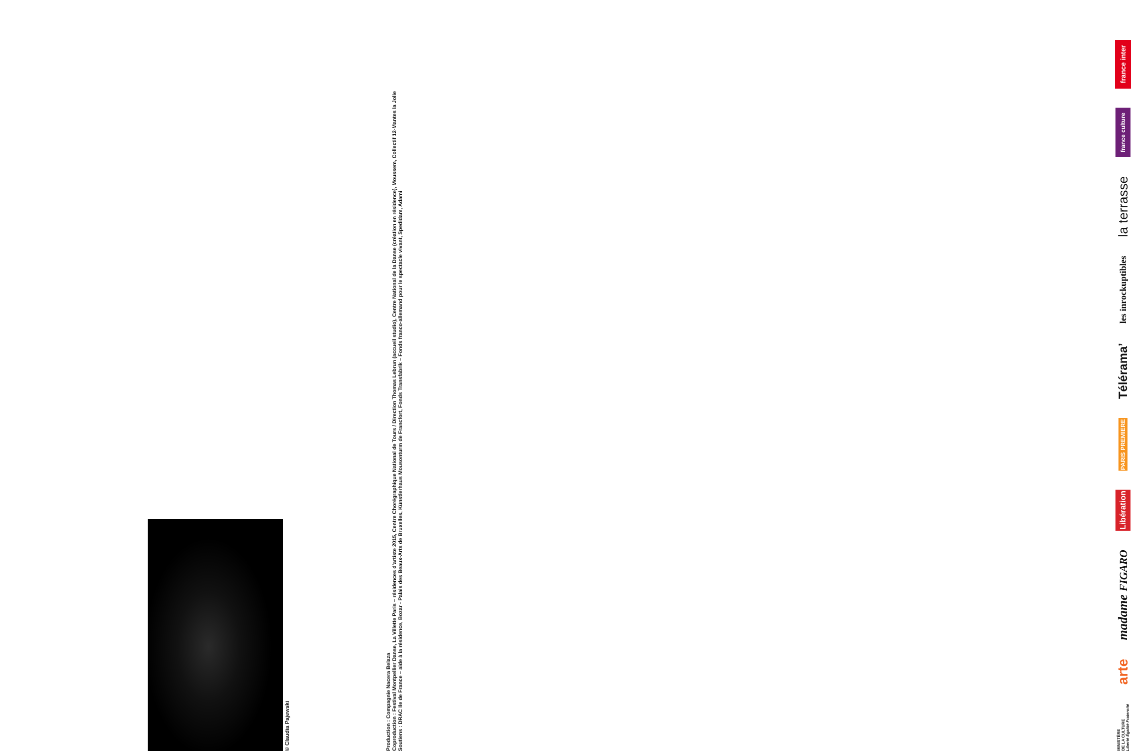© Claudia Pajewski
Production : Compagnie Nacera Belaza
Coproduction : Festival Montpellier Danse, La Villette Paris – résidences d’artiste 2015, Centre Chorégraphique National de Tours / Direction Thomas Lebrun (accueil studio), Centre National de la Danse (création en résidence), Moussem, Collectif 12-Mantes la Jolie
Soutiens : DRAC Ile de France – aide à la résidence, Bozar - Palais des Beaux-Arts de Bruxelles, Künstlerhaus Mousonturm de Francfort, Fonds Transfabrik – Fonds franco-allemand pour le spectacle vivant, Spedidam, Adami
MINISTÈRE
DE LA CULTURE
Liberté Égalité Fraternité arte madame FIGARO Libération PARIS PREMIERE Télérama’ les inrockuptibles la terrasse france culture france inter